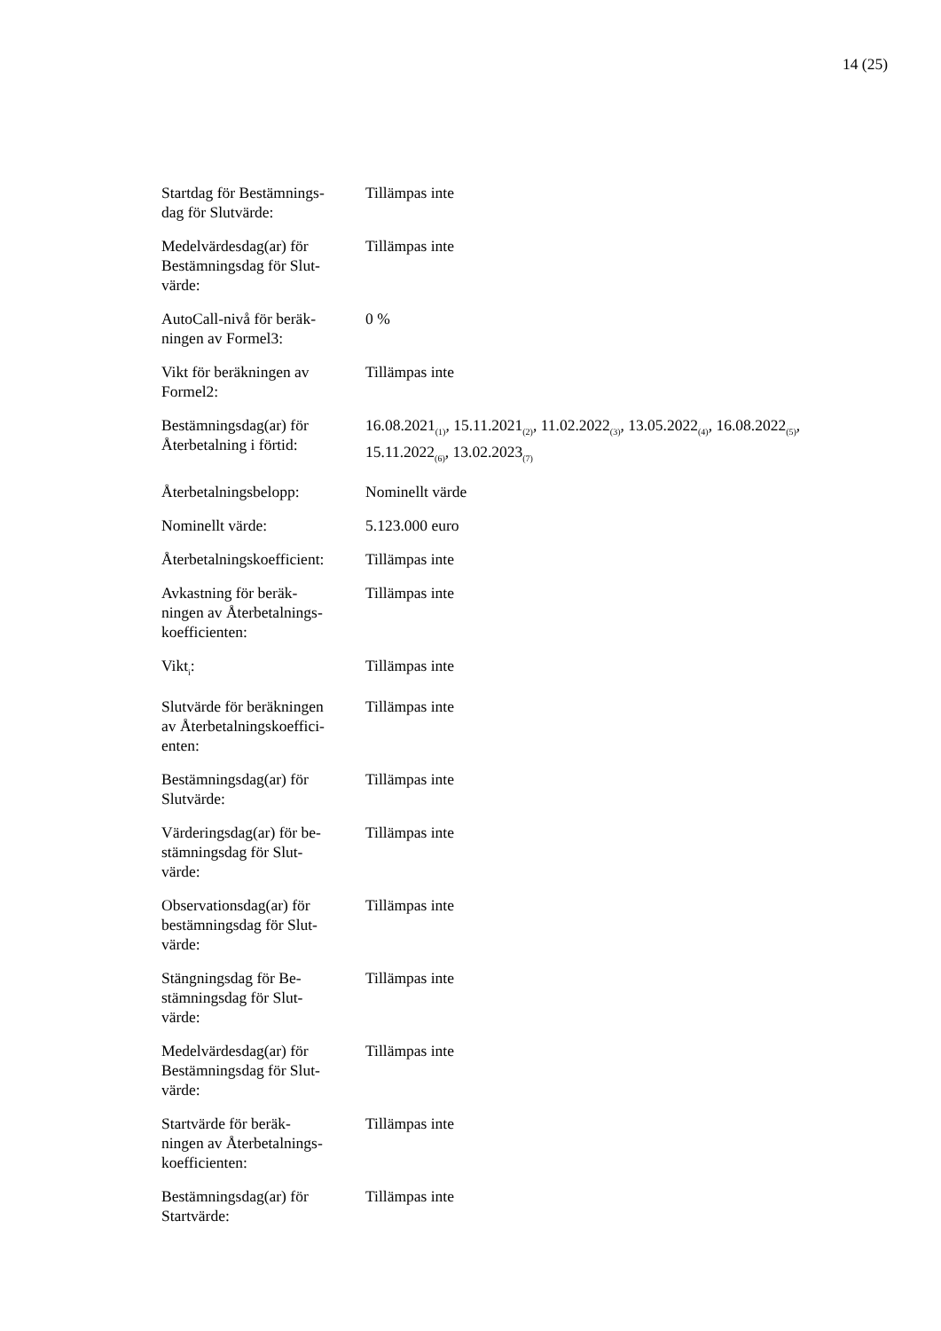14 (25)
| Startdag för Bestämnings- dag för Slutvärde: | Tillämpas inte |
| Medelvärdesdag(ar) för Bestämningsdag för Slut- värde: | Tillämpas inte |
| AutoCall-nivå för beräk- ningen av Formel3: | 0 % |
| Vikt för beräkningen av Formel2: | Tillämpas inte |
| Bestämningsdag(ar) för Återbetalning i förtid: | 16.08.2021<sub>(1)</sub>, 15.11.2021<sub>(2)</sub>, 11.02.2022<sub>(3)</sub>, 13.05.2022<sub>(4)</sub>, 16.08.2022<sub>(5)</sub>, 15.11.2022<sub>(6)</sub>, 13.02.2023<sub>(7)</sub> |
| Återbetalningsbelopp: | Nominellt värde |
| Nominellt värde: | 5.123.000 euro |
| Återbetalningskoefficient: | Tillämpas inte |
| Avkastning för beräk- ningen av Återbetalnings- koefficienten: | Tillämpas inte |
| Vikt<sub>i</sub>: | Tillämpas inte |
| Slutvärde för beräkningen av Återbetalningskoeffici- enten: | Tillämpas inte |
| Bestämningsdag(ar) för Slutvärde: | Tillämpas inte |
| Värderingsdag(ar) för be- stämningsdag för Slut- värde: | Tillämpas inte |
| Observationsdag(ar) för bestämningsdag för Slut- värde: | Tillämpas inte |
| Stängningsdag för Be- stämningsdag för Slut- värde: | Tillämpas inte |
| Medelvärdesdag(ar) för Bestämningsdag för Slut- värde: | Tillämpas inte |
| Startvärde för beräk- ningen av Återbetalnings- koefficienten: | Tillämpas inte |
| Bestämningsdag(ar) för Startvärde: | Tillämpas inte |